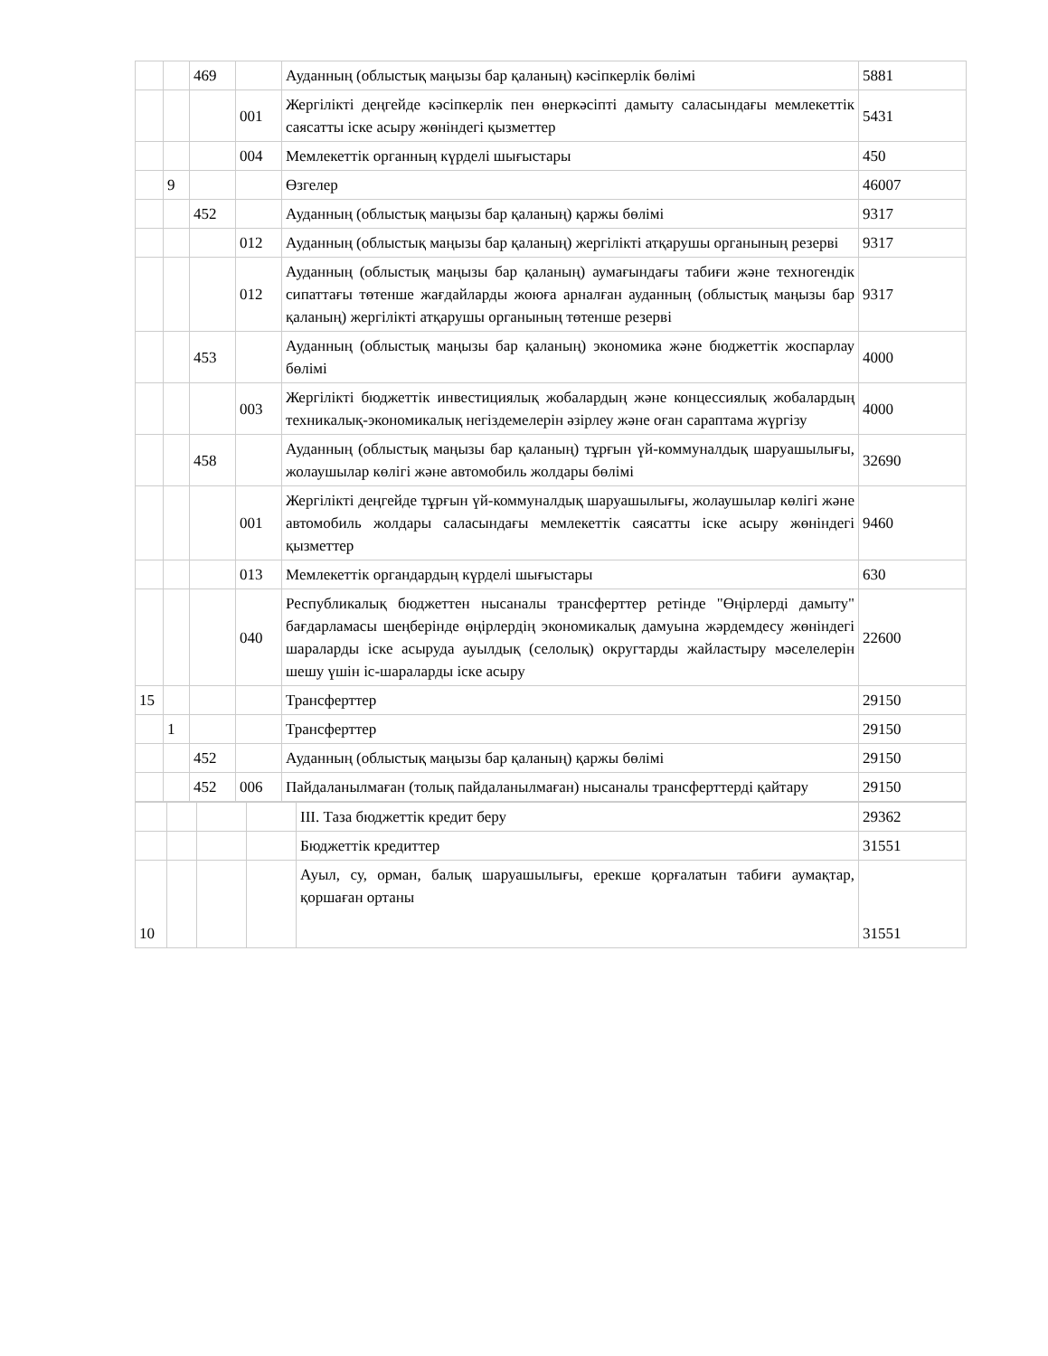| | | 469 | | Ауданның (облыстық маңызы бар қаланың) кәсіпкерлік бөлімі | 5881 |
| | | | 001 | Жергілікті деңгейде кәсіпкерлік пен өнеркәсіпті дамыту саласындағы мемлекеттік саясатты іске асыру жөніндегі қызметтер | 5431 |
| | | | 004 | Мемлекеттік органның күрделі шығыстары | 450 |
| | 9 | | | Өзгелер | 46007 |
| | | 452 | | Ауданның (облыстық маңызы бар қаланың) қаржы бөлімі | 9317 |
| | | | 012 | Ауданның (облыстық маңызы бар қаланың) жергілікті атқарушы органының резерві | 9317 |
| | | | 012 | Ауданның (облыстық маңызы бар қаланың) аумағындағы табиғи және техногендік сипаттағы төтенше жағдайларды жоюға арналған ауданның (облыстық маңызы бар қаланың) жергілікті атқарушы органының төтенше резерві | 9317 |
| | | 453 | | Ауданның (облыстық маңызы бар қаланың) экономика және бюджеттік жоспарлау бөлімі | 4000 |
| | | | 003 | Жергілікті бюджеттік инвестициялық жобалардың және концессиялық жобалардың техникалық-экономикалық негіздемелерін әзірлеу және оған сараптама жүргізу | 4000 |
| | | 458 | | Ауданның (облыстық маңызы бар қаланың) тұрғын үй-коммуналдық шаруашылығы, жолаушылар көлігі және автомобиль жолдары бөлімі | 32690 |
| | | | 001 | Жергілікті деңгейде тұрғын үй-коммуналдық шаруашылығы, жолаушылар көлігі және автомобиль жолдары саласындағы мемлекеттік саясатты іске асыру жөніндегі қызметтер | 9460 |
| | | | 013 | Мемлекеттік органдардың күрделі шығыстары | 630 |
| | | | 040 | Республикалық бюджеттен нысаналы трансферттер ретінде "Өңірлерді дамыту" бағдарламасы шеңберінде өңірлердің экономикалық дамуына жәрдемдесу жөніндегі шараларды іске асыруда ауылдық (селолық) округтарды жайластыру мәселелерін шешу үшін іс-шараларды іске асыру | 22600 |
| 15 | | | | Трансферттер | 29150 |
| | 1 | | | Трансферттер | 29150 |
| | | 452 | | Ауданның (облыстық маңызы бар қаланың) қаржы бөлімі | 29150 |
| | | 452 | 006 | Пайдаланылмаған (толық пайдаланылмаған) нысаналы трансферттерді қайтару | 29150 |
| | | | | III. Таза бюджеттік кредит беру | 29362 |
| | | | | Бюджеттік кредиттер | 31551 |
| 10 | | | | Ауыл, су, орман, балық шаруашылығы, ерекше қорғалатын табиғи аумақтар, қоршаған ортаны | 31551 |